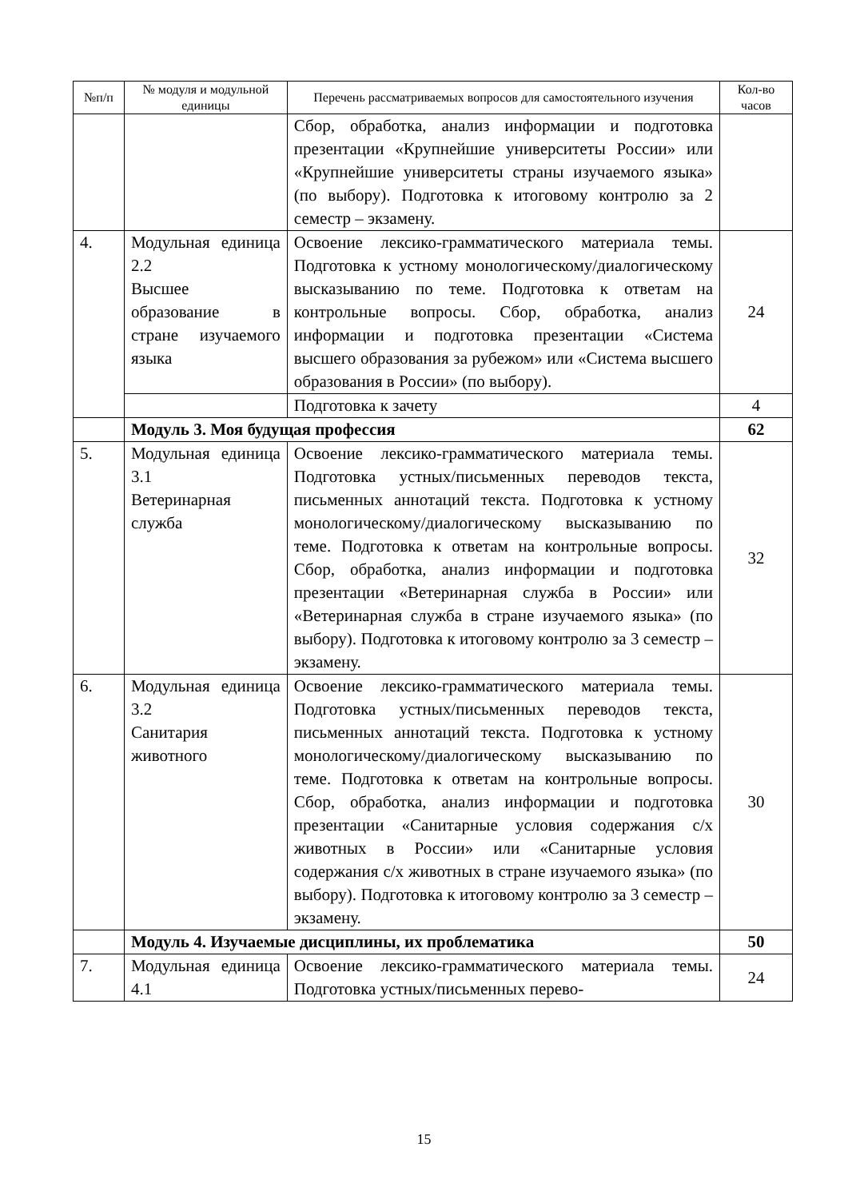| №п/п | № модуля и модульной единицы | Перечень рассматриваемых вопросов для самостоятельного изучения | Кол-во часов |
| --- | --- | --- | --- |
| | | Сбор, обработка, анализ информации и подготовка презентации «Крупнейшие университеты России» или «Крупнейшие университеты страны изучаемого языка» (по выбору). Подготовка к итоговому контролю за 2 семестр – экзамену. | |
| 4. | Модульная единица 2.2 Высшее образование в стране изучаемого языка | Освоение лексико-грамматического материала темы. Подготовка к устному монологическому/диалогическому высказыванию по теме. Подготовка к ответам на контрольные вопросы. Сбор, обработка, анализ информации и подготовка презентации «Система высшего образования за рубежом» или «Система высшего образования в России» (по выбору). | 24 |
| | | Подготовка к зачету | 4 |
| | Модуль 3. Моя будущая профессия | | 62 |
| 5. | Модульная единица 3.1 Ветеринарная служба | Освоение лексико-грамматического материала темы. Подготовка устных/письменных переводов текста, письменных аннотаций текста. Подготовка к устному монологическому/диалогическому высказыванию по теме. Подготовка к ответам на контрольные вопросы. Сбор, обработка, анализ информации и подготовка презентации «Ветеринарная служба в России» или «Ветеринарная служба в стране изучаемого языка» (по выбору). Подготовка к итоговому контролю за 3 семестр – экзамену. | 32 |
| 6. | Модульная единица 3.2 Санитария животного | Освоение лексико-грамматического материала темы. Подготовка устных/письменных переводов текста, письменных аннотаций текста. Подготовка к устному монологическому/диалогическому высказыванию по теме. Подготовка к ответам на контрольные вопросы. Сбор, обработка, анализ информации и подготовка презентации «Санитарные условия содержания с/х животных в России» или «Санитарные условия содержания с/х животных в стране изучаемого языка» (по выбору). Подготовка к итоговому контролю за 3 семестр – экзамену. | 30 |
| | Модуль 4. Изучаемые дисциплины, их проблематика | | 50 |
| 7. | Модульная единица 4.1 | Освоение лексико-грамматического материала темы. Подготовка устных/письменных перево- | 24 |
15